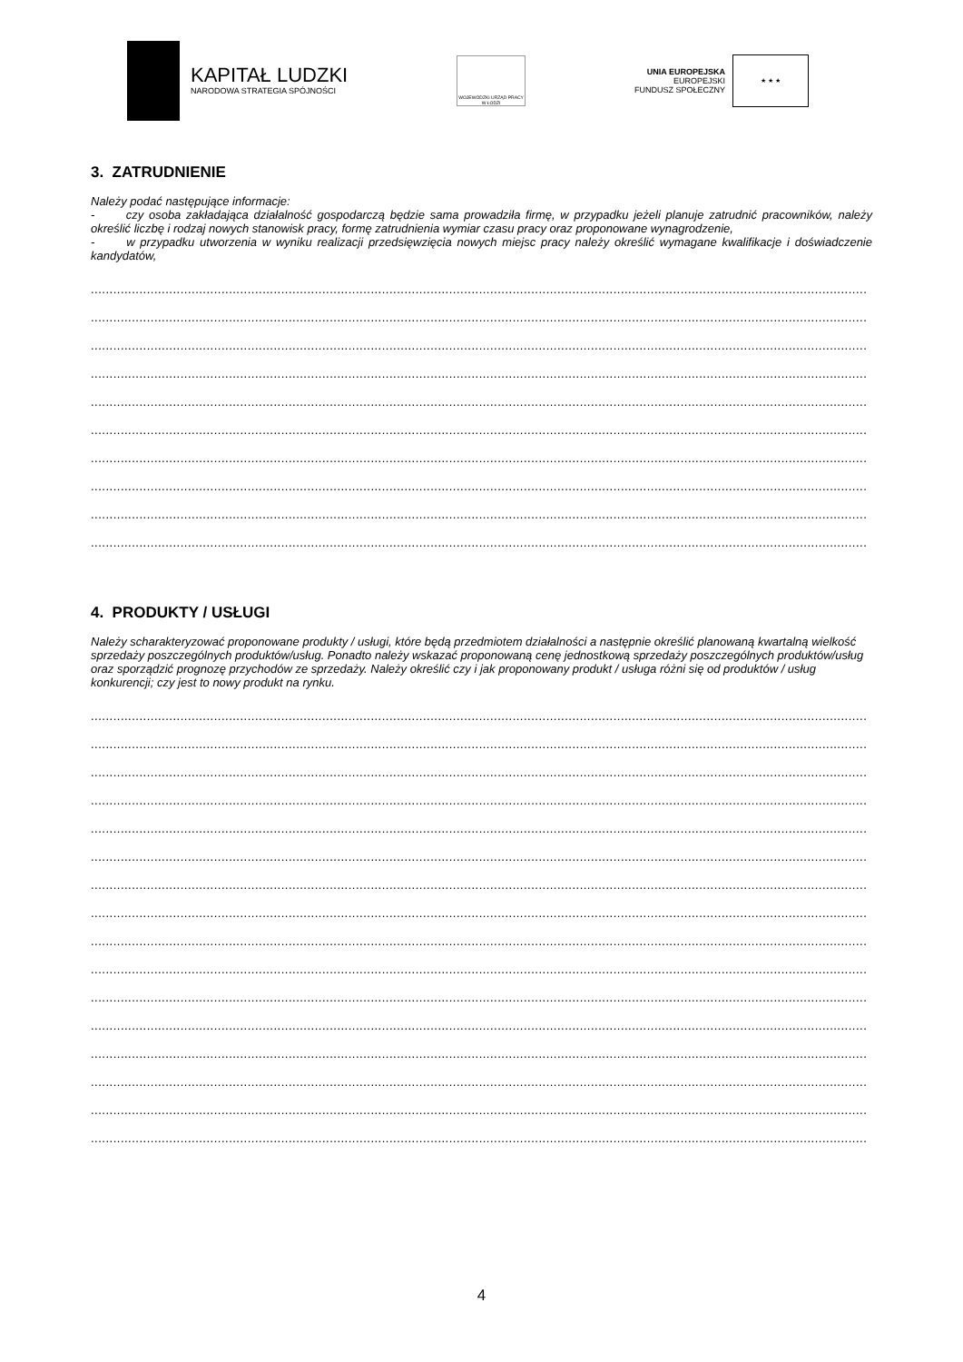KAPITAŁ LUDZKI
NARODOWA STRATEGIA SPÓJNOŚCI
WOJEWÓDZKI URZĄD PRACY W ŁODZI
UNIA EUROPEJSKA
EUROPEJSKI
FUNDUSZ SPOŁECZNY
★ ★ ★
3. ZATRUDNIENIE
Należy podać następujące informacje:
- czy osoba zakładająca działalność gospodarczą będzie sama prowadziła firmę, w przypadku jeżeli planuje zatrudnić pracowników, należy określić liczbę i rodzaj nowych stanowisk pracy, formę zatrudnienia wymiar czasu pracy oraz proponowane wynagrodzenie,
- w przypadku utworzenia w wyniku realizacji przedsięwzięcia nowych miejsc pracy należy określić wymagane kwalifikacje i doświadczenie kandydatów,
................................................................................................................................................................................................................
................................................................................................................................................................................................................
................................................................................................................................................................................................................
................................................................................................................................................................................................................
................................................................................................................................................................................................................
................................................................................................................................................................................................................
................................................................................................................................................................................................................
................................................................................................................................................................................................................
................................................................................................................................................................................................................
................................................................................................................................................................................................................
4. PRODUKTY / USŁUGI
Należy scharakteryzować proponowane produkty / usługi, które będą przedmiotem działalności a następnie określić planowaną kwartalną wielkość sprzedaży poszczególnych produktów/usług. Ponadto należy wskazać proponowaną cenę jednostkową sprzedaży poszczególnych produktów/usług oraz sporządzić prognozę przychodów ze sprzedaży. Należy określić czy i jak proponowany produkt / usługa różni się od produktów / usług konkurencji; czy jest to nowy produkt na rynku.
................................................................................................................................................................................................................
................................................................................................................................................................................................................
................................................................................................................................................................................................................
................................................................................................................................................................................................................
................................................................................................................................................................................................................
................................................................................................................................................................................................................
................................................................................................................................................................................................................
................................................................................................................................................................................................................
................................................................................................................................................................................................................
................................................................................................................................................................................................................
................................................................................................................................................................................................................
................................................................................................................................................................................................................
................................................................................................................................................................................................................
................................................................................................................................................................................................................
................................................................................................................................................................................................................
................................................................................................................................................................................................................
4